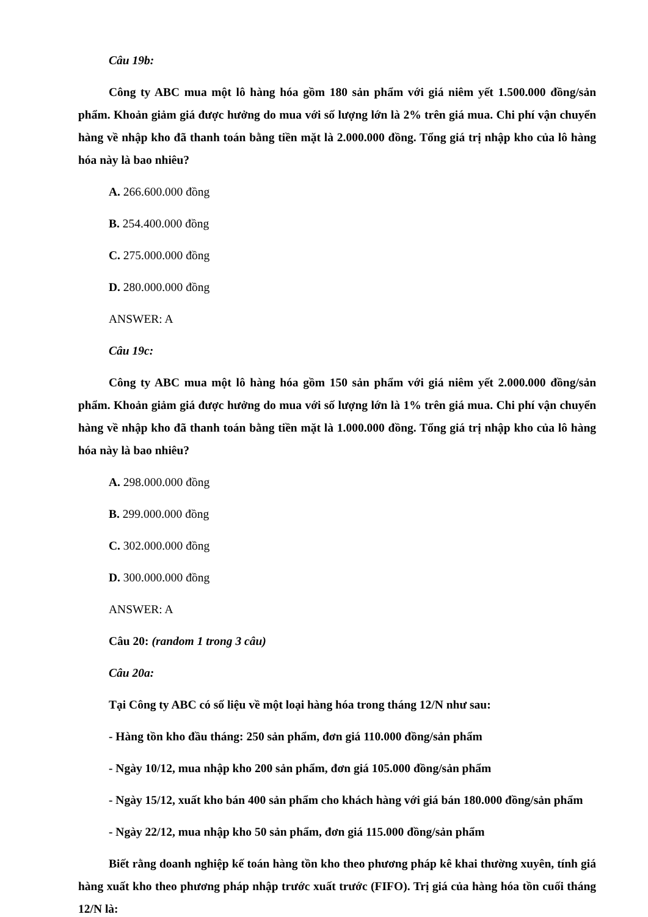Câu 19b:
Công ty ABC mua một lô hàng hóa gồm 180 sản phẩm với giá niêm yết 1.500.000 đồng/sản phẩm. Khoản giảm giá được hưởng do mua với số lượng lớn là 2% trên giá mua. Chi phí vận chuyển hàng về nhập kho đã thanh toán bằng tiền mặt là 2.000.000 đồng. Tổng giá trị nhập kho của lô hàng hóa này là bao nhiêu?
A. 266.600.000 đồng
B. 254.400.000 đồng
C. 275.000.000 đồng
D. 280.000.000 đồng
ANSWER: A
Câu 19c:
Công ty ABC mua một lô hàng hóa gồm 150 sản phẩm với giá niêm yết 2.000.000 đồng/sản phẩm. Khoản giảm giá được hưởng do mua với số lượng lớn là 1% trên giá mua. Chi phí vận chuyển hàng về nhập kho đã thanh toán bằng tiền mặt là 1.000.000 đồng. Tổng giá trị nhập kho của lô hàng hóa này là bao nhiêu?
A. 298.000.000 đồng
B. 299.000.000 đồng
C. 302.000.000 đồng
D. 300.000.000 đồng
ANSWER: A
Câu 20: (random 1 trong 3 câu)
Câu 20a:
Tại Công ty ABC có số liệu về một loại hàng hóa trong tháng 12/N như sau:
- Hàng tồn kho đầu tháng: 250 sản phẩm, đơn giá 110.000 đồng/sản phẩm
- Ngày 10/12, mua nhập kho 200 sản phẩm, đơn giá 105.000 đồng/sản phẩm
- Ngày 15/12, xuất kho bán 400 sản phẩm cho khách hàng với giá bán 180.000 đồng/sản phẩm
- Ngày 22/12, mua nhập kho 50 sản phẩm, đơn giá 115.000 đồng/sản phẩm
Biết rằng doanh nghiệp kế toán hàng tồn kho theo phương pháp kê khai thường xuyên, tính giá hàng xuất kho theo phương pháp nhập trước xuất trước (FIFO). Trị giá của hàng hóa tồn cuối tháng 12/N là: